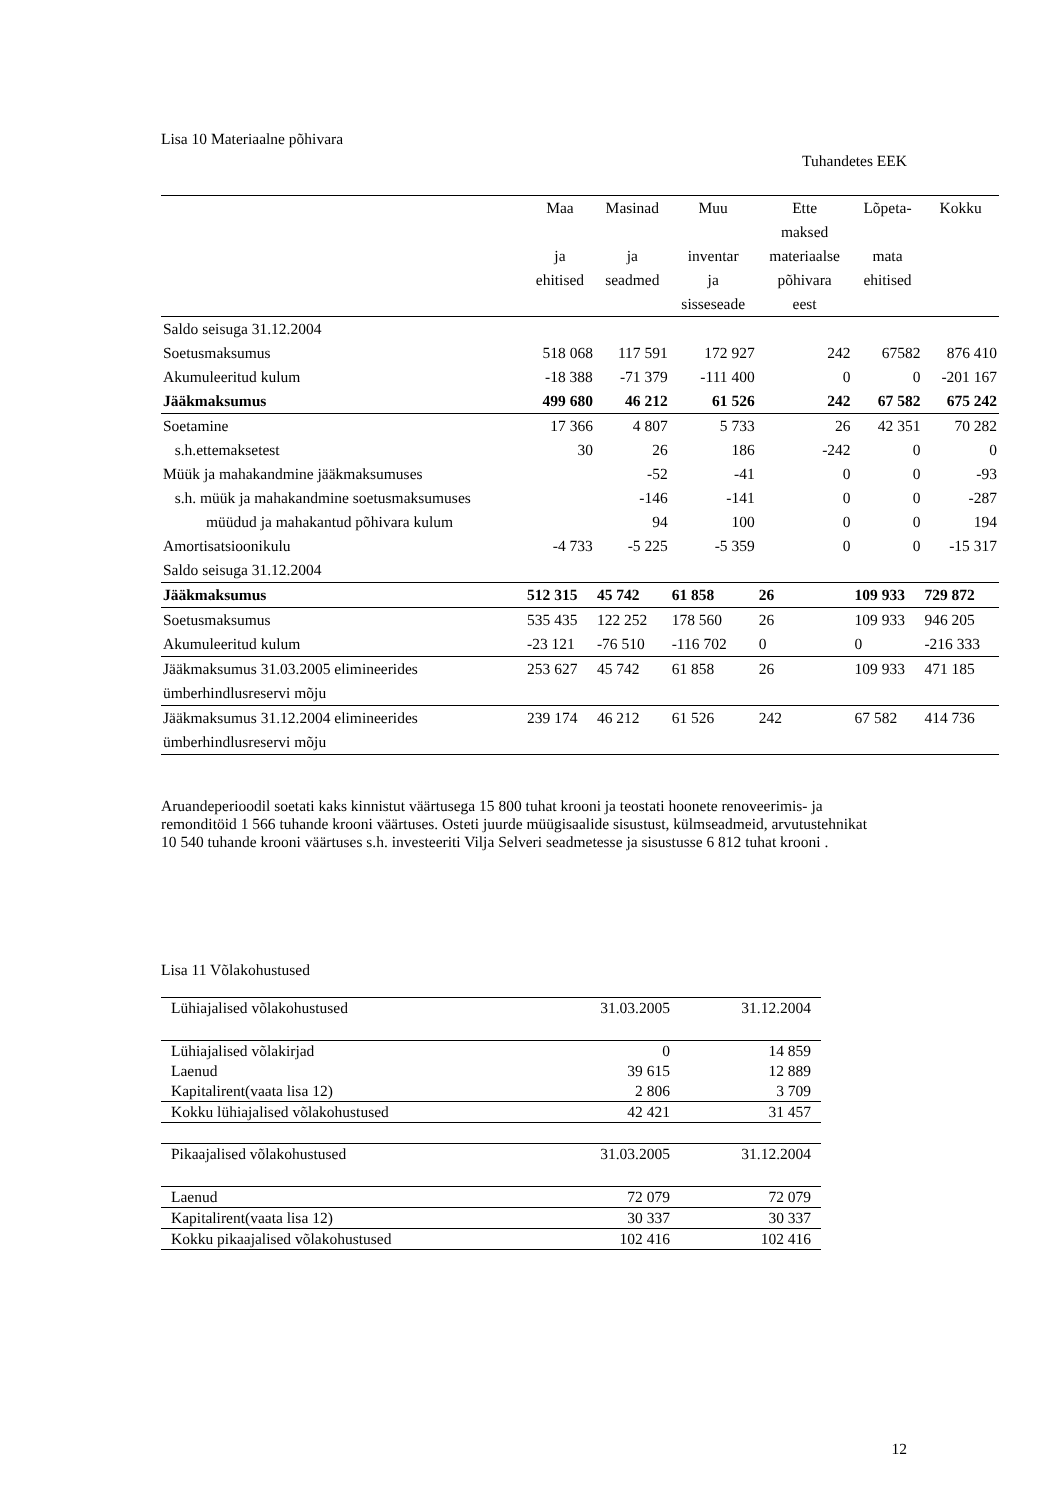Lisa 10 Materiaalne põhivara
Tuhandetes EEK
| | Maa ja ehitised | Masinad ja seadmed | Muu inventar ja sisseseade | Ette maksed materiaalse põhivara eest | Lõpeta- mata ehitised | Kokku |
| --- | --- | --- | --- | --- | --- | --- |
| Saldo seisuga 31.12.2004 | | | | | | |
| Soetusmaksumus | 518 068 | 117 591 | 172 927 | 242 | 67582 | 876 410 |
| Akumuleeritud kulum | -18 388 | -71 379 | -111 400 | 0 | 0 | -201 167 |
| Jääkmaksumus | 499 680 | 46 212 | 61 526 | 242 | 67 582 | 675 242 |
| Soetamine | 17 366 | 4 807 | 5 733 | 26 | 42 351 | 70 282 |
| s.h.ettemaksetest | 30 | 26 | 186 | -242 | 0 | 0 |
| Müük ja mahakandmine jääkmaksumuses | | -52 | -41 | 0 | 0 | -93 |
| s.h. müük ja mahakandmine soetusmaksumuses | | -146 | -141 | 0 | 0 | -287 |
| müüdud ja mahakantud põhivara kulum | | 94 | 100 | 0 | 0 | 194 |
| Amortisatsioonikulu | -4 733 | -5 225 | -5 359 | 0 | 0 | -15 317 |
| Saldo seisuga 31.12.2004 | | | | | | |
| Jääkmaksumus | 512 315 | 45 742 | 61 858 | 26 | 109 933 | 729 872 |
| Soetusmaksumus | 535 435 | 122 252 | 178 560 | 26 | 109 933 | 946 205 |
| Akumuleeritud kulum | -23 121 | -76 510 | -116 702 | 0 | 0 | -216 333 |
| Jääkmaksumus 31.03.2005 elimineerides ümberhindlusreservi mõju | 253 627 | 45 742 | 61 858 | 26 | 109 933 | 471 185 |
| Jääkmaksumus 31.12.2004 elimineerides ümberhindlusreservi mõju | 239 174 | 46 212 | 61 526 | 242 | 67 582 | 414 736 |
Aruandeperioodil soetati kaks kinnistut väärtusega 15 800 tuhat krooni ja teostati hoonete renoveerimis- ja remonditöid 1 566 tuhande krooni väärtuses. Osteti juurde müügisaalide sisustust, külmseadmeid, arvutustehnikat 10 540 tuhande krooni väärtuses s.h. investeeriti Vilja Selveri seadmetesse ja sisustusse 6 812 tuhat krooni .
Lisa 11 Võlakohustused
| Lühiajalised võlakohustused | 31.03.2005 | 31.12.2004 |
| Lühiajalised võlakirjad | 0 | 14 859 |
| Laenud | 39 615 | 12 889 |
| Kapitalirent(vaata lisa 12) | 2 806 | 3 709 |
| Kokku lühiajalised võlakohustused | 42 421 | 31 457 |
| Pikaajalised võlakohustused | 31.03.2005 | 31.12.2004 |
| Laenud | 72 079 | 72 079 |
| Kapitalirent(vaata lisa 12) | 30 337 | 30 337 |
| Kokku pikaajalised võlakohustused | 102 416 | 102 416 |
12